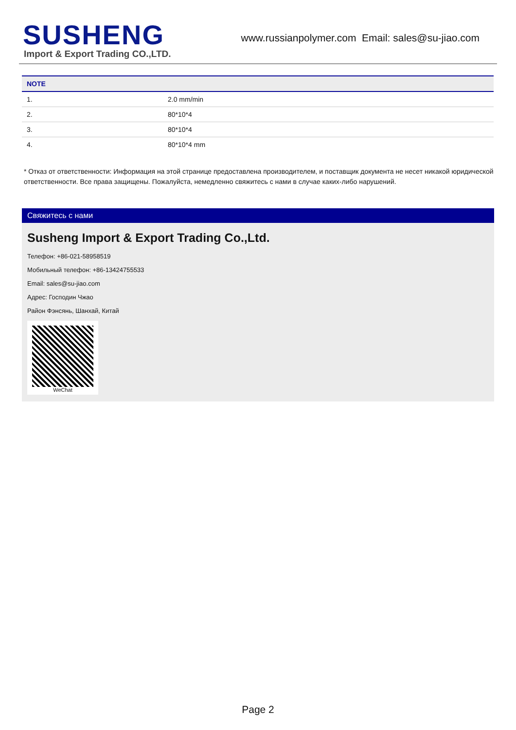SUSHENG
Import & Export Trading CO.,LTD.
www.russianpolymer.com Email: sales@su-jiao.com
| NOTE | |
| --- | --- |
| 1. | 2.0 mm/min |
| 2. | 80*10*4 |
| 3. | 80*10*4 |
| 4. | 80*10*4 mm |
* Отказ от ответственности: Информация на этой странице предоставлена производителем, и поставщик документа не несет никакой юридической ответственности. Все права защищены. Пожалуйста, немедленно свяжитесь с нами в случае каких-либо нарушений.
Свяжитесь с нами
Susheng Import & Export Trading Co.,Ltd.
Телефон: +86-021-58958519
Мобильный телефон: +86-13424755533
Email: sales@su-jiao.com
Адрес: Господин Чжао
Район Фэнсянь, Шанхай, Китай
WeChat
Page 2